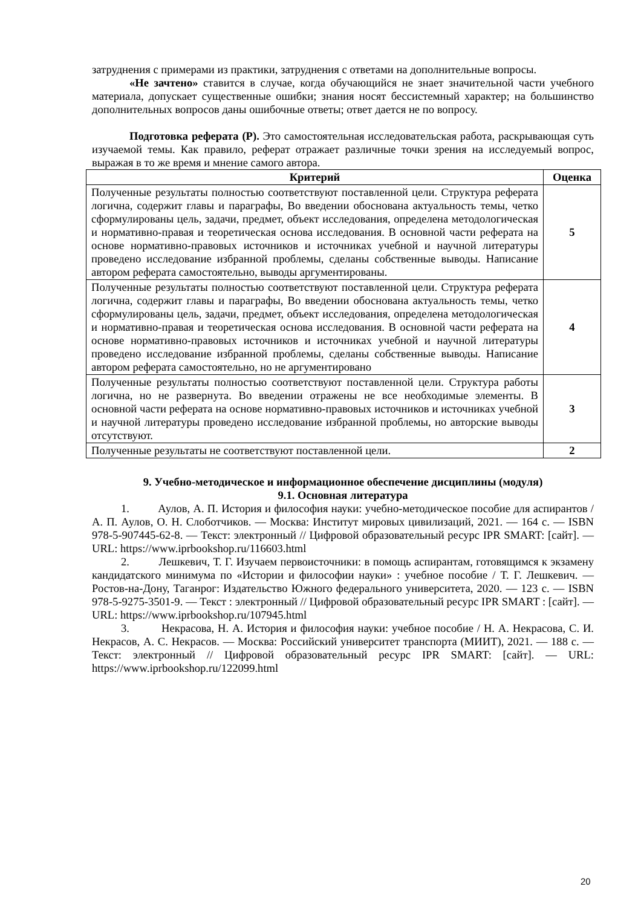затруднения с примерами из практики, затруднения с ответами на дополнительные вопросы.
«Не зачтено» ставится в случае, когда обучающийся не знает значительной части учебного материала, допускает существенные ошибки; знания носят бессистемный характер; на большинство дополнительных вопросов даны ошибочные ответы; ответ дается не по вопросу.
Подготовка реферата (Р). Это самостоятельная исследовательская работа, раскрывающая суть изучаемой темы. Как правило, реферат отражает различные точки зрения на исследуемый вопрос, выражая в то же время и мнение самого автора.
| Критерий | Оценка |
| --- | --- |
| Полученные результаты полностью соответствуют поставленной цели. Структура реферата логична, содержит главы и параграфы, Во введении обоснована актуальность темы, четко сформулированы цель, задачи, предмет, объект исследования, определена методологическая и нормативно-правая и теоретическая основа исследования. В основной части реферата на основе нормативно-правовых источников и источниках учебной и научной литературы проведено исследование избранной проблемы, сделаны собственные выводы. Написание автором реферата самостоятельно, выводы аргументированы. | 5 |
| Полученные результаты полностью соответствуют поставленной цели. Структура реферата логична, содержит главы и параграфы, Во введении обоснована актуальность темы, четко сформулированы цель, задачи, предмет, объект исследования, определена методологическая и нормативно-правая и теоретическая основа исследования. В основной части реферата на основе нормативно-правовых источников и источниках учебной и научной литературы проведено исследование избранной проблемы, сделаны собственные выводы. Написание автором реферата самостоятельно, но не аргументировано | 4 |
| Полученные результаты полностью соответствуют поставленной цели. Структура работы логична, но не развернута. Во введении отражены не все необходимые элементы. В основной части реферата на основе нормативно-правовых источников и источниках учебной и научной литературы проведено исследование избранной проблемы, но авторские выводы отсутствуют. | 3 |
| Полученные результаты не соответствуют поставленной цели. | 2 |
9. Учебно-методическое и информационное обеспечение дисциплины (модуля)
9.1. Основная литература
1. Аулов, А. П. История и философия науки: учебно-методическое пособие для аспирантов / А. П. Аулов, О. Н. Слоботчиков. — Москва: Институт мировых цивилизаций, 2021. — 164 с. — ISBN 978-5-907445-62-8. — Текст: электронный // Цифровой образовательный ресурс IPR SMART: [сайт]. — URL: https://www.iprbookshop.ru/116603.html
2. Лешкевич, Т. Г. Изучаем первоисточники: в помощь аспирантам, готовящимся к экзамену кандидатского минимума по «Истории и философии науки» : учебное пособие / Т. Г. Лешкевич. — Ростов-на-Дону, Таганрог: Издательство Южного федерального университета, 2020. — 123 с. — ISBN 978-5-9275-3501-9. — Текст : электронный // Цифровой образовательный ресурс IPR SMART : [сайт]. — URL: https://www.iprbookshop.ru/107945.html
3. Некрасова, Н. А. История и философия науки: учебное пособие / Н. А. Некрасова, С. И. Некрасов, А. С. Некрасов. — Москва: Российский университет транспорта (МИИТ), 2021. — 188 с. — Текст: электронный // Цифровой образовательный ресурс IPR SMART: [сайт]. — URL: https://www.iprbookshop.ru/122099.html
20